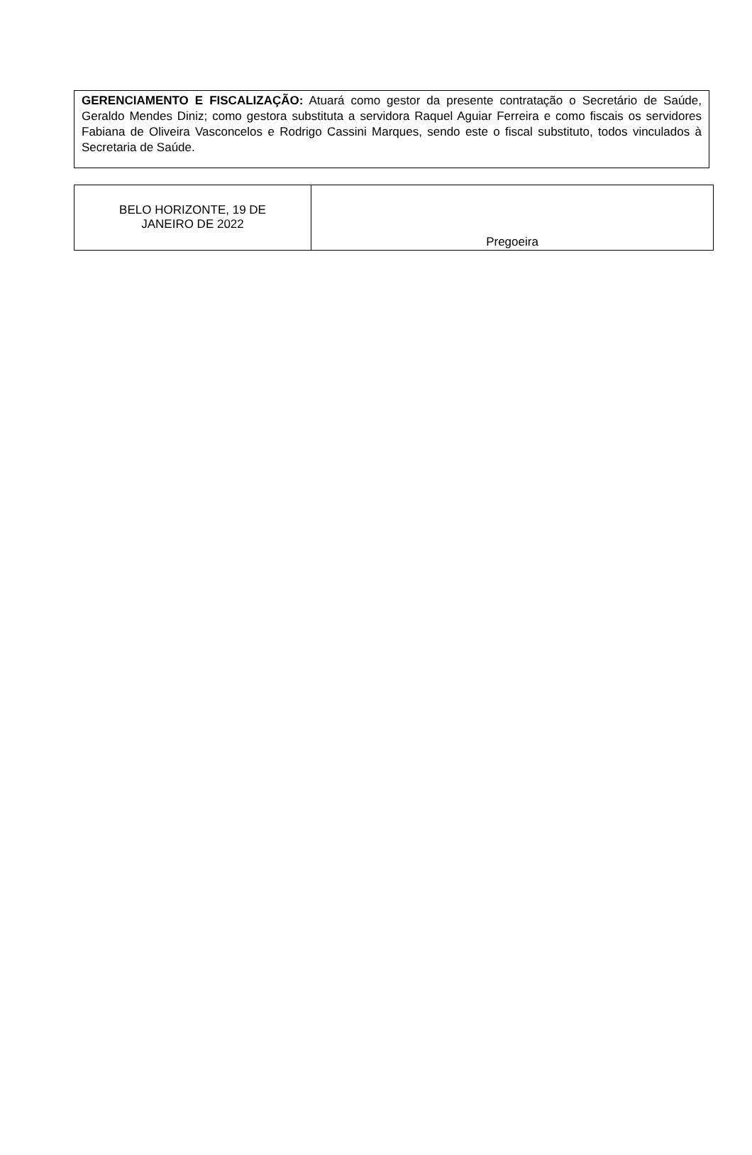GERENCIAMENTO E FISCALIZAÇÃO: Atuará como gestor da presente contratação o Secretário de Saúde, Geraldo Mendes Diniz; como gestora substituta a servidora Raquel Aguiar Ferreira e como fiscais os servidores Fabiana de Oliveira Vasconcelos e Rodrigo Cassini Marques, sendo este o fiscal substituto, todos vinculados à Secretaria de Saúde.
| BELO HORIZONTE, 19 DE JANEIRO DE 2022 | Pregoeira |